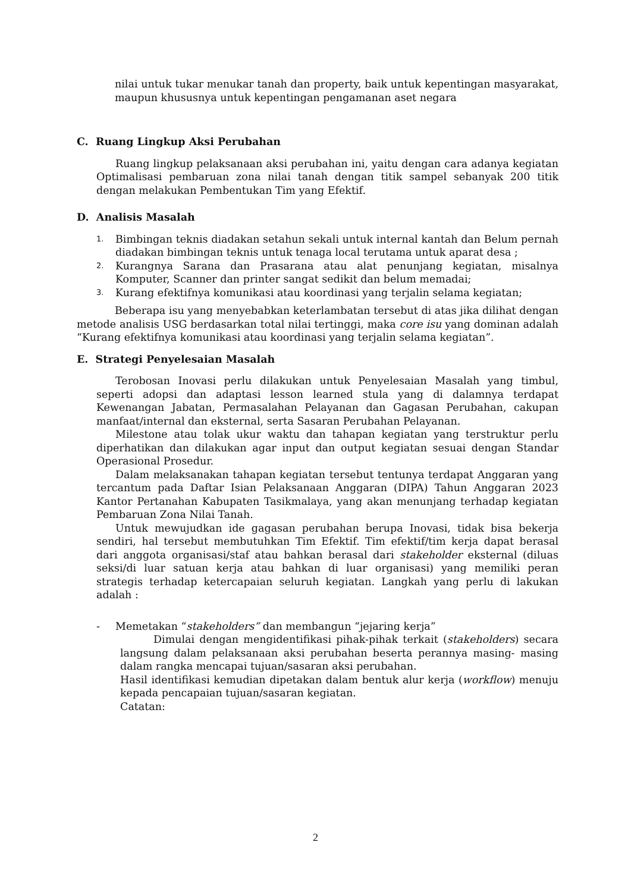nilai untuk tukar menukar tanah dan property, baik untuk kepentingan masyarakat, maupun khususnya untuk kepentingan pengamanan aset negara
C. Ruang Lingkup Aksi Perubahan
Ruang lingkup pelaksanaan aksi perubahan ini, yaitu dengan cara adanya kegiatan Optimalisasi pembaruan zona nilai tanah dengan titik sampel sebanyak 200 titik dengan melakukan Pembentukan Tim yang Efektif.
D. Analisis Masalah
1.
Bimbingan teknis diadakan setahun sekali untuk internal kantah dan Belum pernah diadakan bimbingan teknis untuk tenaga local terutama untuk aparat desa ;
2.
Kurangnya Sarana dan Prasarana atau alat penunjang kegiatan, misalnya Komputer, Scanner dan printer sangat sedikit dan belum memadai;
3.
Kurang efektifnya komunikasi atau koordinasi yang terjalin selama kegiatan;
Beberapa isu yang menyebabkan keterlambatan tersebut di atas jika dilihat dengan metode analisis USG berdasarkan total nilai tertinggi, maka core isu yang dominan adalah “Kurang efektifnya komunikasi atau koordinasi yang terjalin selama kegiatan”.
E. Strategi Penyelesaian Masalah
Terobosan Inovasi perlu dilakukan untuk Penyelesaian Masalah yang timbul, seperti adopsi dan adaptasi lesson learned stula yang di dalamnya terdapat Kewenangan Jabatan, Permasalahan Pelayanan dan Gagasan Perubahan, cakupan manfaat/internal dan eksternal, serta Sasaran Perubahan Pelayanan.
Milestone atau tolak ukur waktu dan tahapan kegiatan yang terstruktur perlu diperhatikan dan dilakukan agar input dan output kegiatan sesuai dengan Standar Operasional Prosedur.
Dalam melaksanakan tahapan kegiatan tersebut tentunya terdapat Anggaran yang tercantum pada Daftar Isian Pelaksanaan Anggaran (DIPA) Tahun Anggaran 2023 Kantor Pertanahan Kabupaten Tasikmalaya, yang akan menunjang terhadap kegiatan Pembaruan Zona Nilai Tanah.
Untuk mewujudkan ide gagasan perubahan berupa Inovasi, tidak bisa bekerja sendiri, hal tersebut membutuhkan Tim Efektif. Tim efektif/tim kerja dapat berasal dari anggota organisasi/staf atau bahkan berasal dari stakeholder eksternal (diluas seksi/di luar satuan kerja atau bahkan di luar organisasi) yang memiliki peran strategis terhadap ketercapaian seluruh kegiatan. Langkah yang perlu di lakukan adalah :
- Memetakan “stakeholders” dan membangun “jejaring kerja”
Dimulai dengan mengidentifikasi pihak-pihak terkait (stakeholders) secara langsung dalam pelaksanaan aksi perubahan beserta perannya masing- masing dalam rangka mencapai tujuan/sasaran aksi perubahan.
Hasil identifikasi kemudian dipetakan dalam bentuk alur kerja (workflow) menuju kepada pencapaian tujuan/sasaran kegiatan.
Catatan:
2